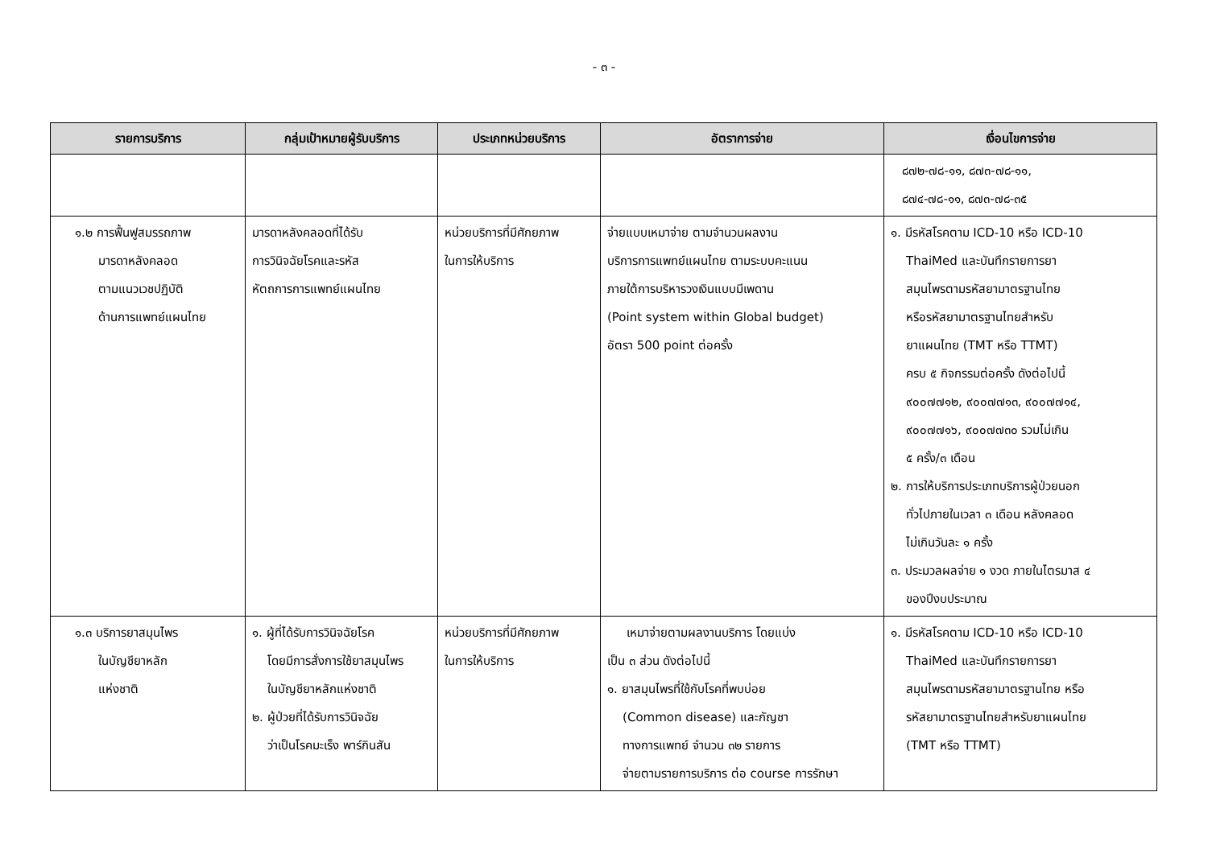- ๓ -
| รายการบริการ | กลุ่มเป้าหมายผู้รับบริการ | ประเภทหน่วยบริการ | อัตราการจ่าย | เงื่อนไขการจ่าย |
| --- | --- | --- | --- | --- |
| | | | | ๘๗๒-๗๘-๑๑, ๘๗๓-๗๘-๑๑, ๘๗๔-๗๘-๑๑, ๘๗๓-๗๘-๓๕ |
| ๑.๒ การฟื้นฟูสมรรถภาพ มารดาหลังคลอด ตามแนวเวชปฏิบัติ ด้านการแพทย์แผนไทย | มารดาหลังคลอดที่ได้รับ การวินิจฉัยโรคและรหัส หัตถการการแพทย์แผนไทย | หน่วยบริการที่มีศักยภาพ ในการให้บริการ | จ่ายแบบเหมาจ่าย ตามจำนวนผลงาน บริการการแพทย์แผนไทย ตามระบบคะแนน ภายใต้การบริหารวงเงินแบบมีเพดาน (Point system within Global budget) อัตรา 500 point ต่อครั้ง | ๑. มีรหัสโรคตาม ICD-10 หรือ ICD-10 ThaiMed และบันทึกรายการยา สมุนไพรตามรหัสยามาตรฐานไทย หรือรหัสยามาตรฐานไทยสำหรับ ยาแผนไทย (TMT หรือ TTMT) ครบ ๕ กิจกรรมต่อครั้ง ดังต่อไปนี้ ๙๐๐๗๗๑๒, ๙๐๐๗๗๑๓, ๙๐๐๗๗๑๔, ๙๐๐๗๗๑๖, ๙๐๐๗๗๓๐ รวมไม่เกิน ๕ ครั้ง/๓ เดือน ๒. การให้บริการประเภทบริการผู้ป่วยนอก ทั่วไปภายในเวลา ๓ เดือน หลังคลอด ไม่เกินวันละ ๑ ครั้ง ๓. ประมวลผลจ่าย ๑ งวด ภายในไตรมาส ๔ ของปีงบประมาณ |
| ๑.๓ บริการยาสมุนไพร ในบัญชียาหลัก แห่งชาติ | ๑. ผู้ที่ได้รับการวินิจฉัยโรค โดยมีการสั่งการใช้ยาสมุนไพร ในบัญชียาหลักแห่งชาติ ๒. ผู้ป่วยที่ได้รับการวินิจฉัย ว่าเป็นโรคมะเร็ง พาร์กินสัน | หน่วยบริการที่มีศักยภาพ ในการให้บริการ | เหมาจ่ายตามผลงานบริการ โดยแบ่ง เป็น ๓ ส่วน ดังต่อไปนี้ ๑. ยาสมุนไพรที่ใช้กับโรคที่พบบ่อย (Common disease) และกัญชา ทางการแพทย์ จำนวน ๓๒ รายการ จ่ายตามรายการบริการ ต่อ course การรักษา | ๑. มีรหัสโรคตาม ICD-10 หรือ ICD-10 ThaiMed และบันทึกรายการยา สมุนไพรตามรหัสยามาตรฐานไทย หรือ รหัสยามาตรฐานไทยสำหรับยาแผนไทย (TMT หรือ TTMT) |